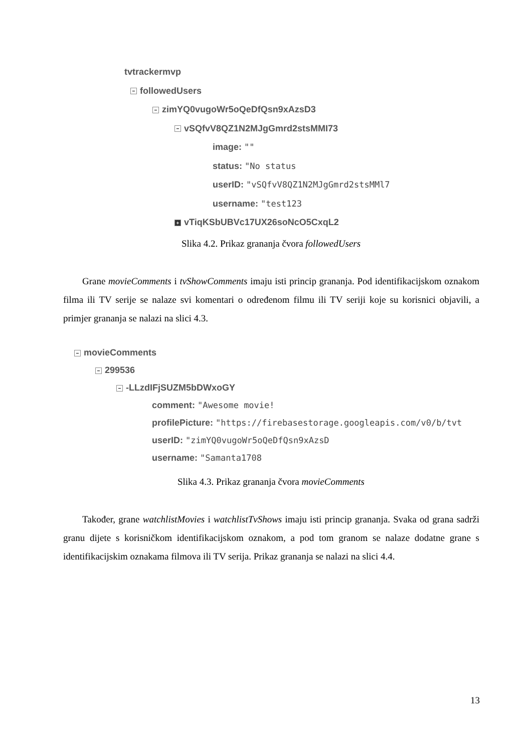tvtrackermvp
− followedUsers
− zimYQ0vugoWr5oQeDfQsn9xAzsD3
− vSQfvV8QZ1N2MJgGmrd2stsMMI73
image: ""
status: "No status
userID: "vSQfvV8QZ1N2MJgGmrd2stsMMl7
username: "test123
+ vTiqKSbUBVc17UX26soNcO5CxqL2
Slika 4.2. Prikaz grananja čvora followedUsers
Grane movieComments i tvShowComments imaju isti princip grananja. Pod identifikacijskom oznakom filma ili TV serije se nalaze svi komentari o određenom filmu ili TV seriji koje su korisnici objavili, a primjer grananja se nalazi na slici 4.3.
− movieComments
− 299536
− -LLzdIFjSUZM5bDWxoGY
comment: "Awesome movie!
profilePicture: "https://firebasestorage.googleapis.com/v0/b/tvt
userID: "zimYQ0vugoWr5oQeDfQsn9xAzsD
username: "Samanta1708
Slika 4.3. Prikaz grananja čvora movieComments
Također, grane watchlistMovies i watchlistTvShows imaju isti princip grananja. Svaka od grana sadrži granu dijete s korisničkom identifikacijskom oznakom, a pod tom granom se nalaze dodatne grane s identifikacijskim oznakama filmova ili TV serija. Prikaz grananja se nalazi na slici 4.4.
13